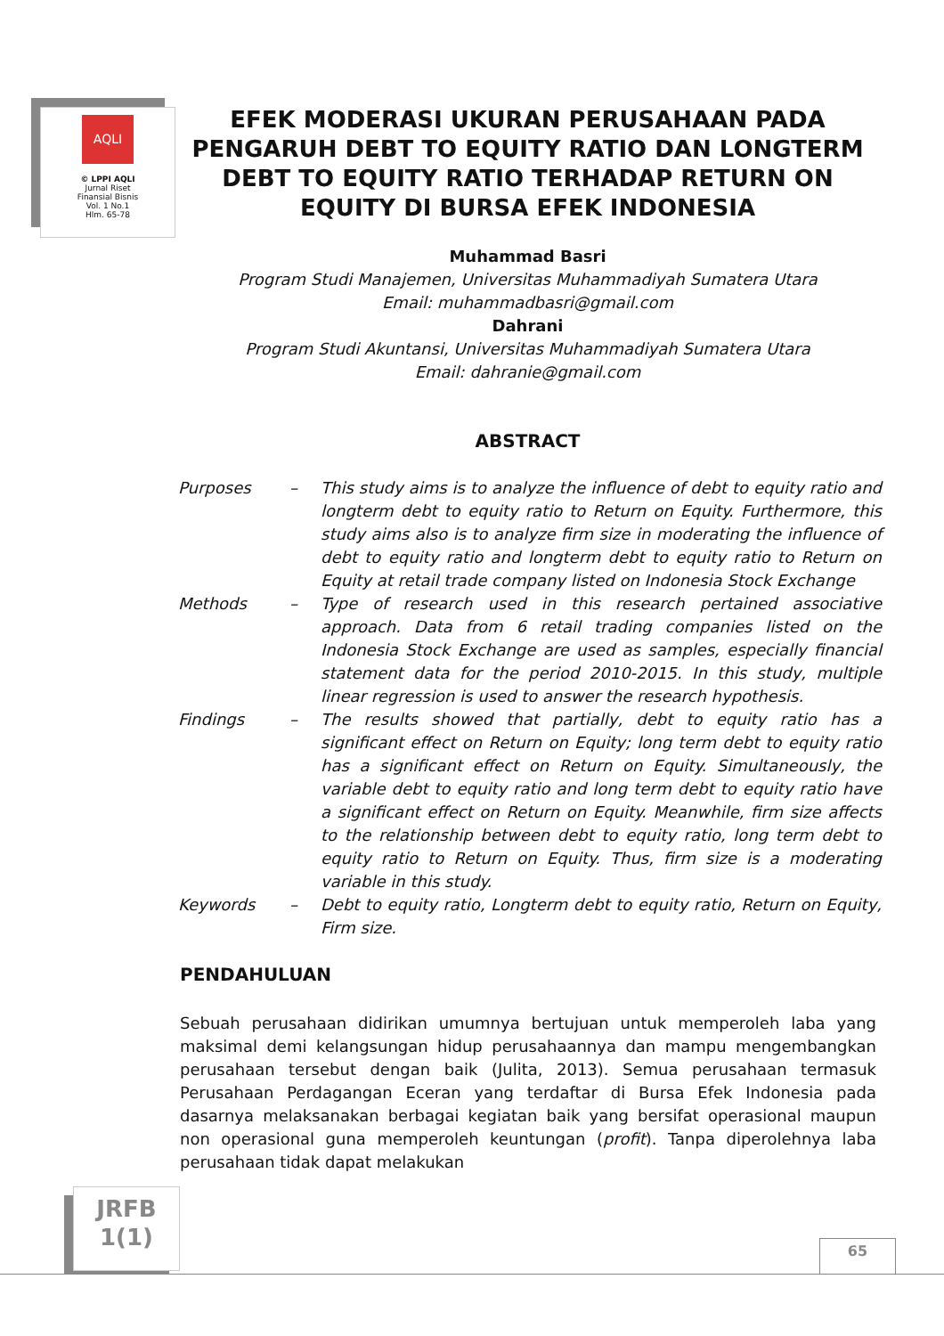AQLI
© LPPI AQLI
Jurnal Riset
Finansial Bisnis
Vol. 1 No.1
Hlm. 65-78
EFEK MODERASI UKURAN PERUSAHAAN PADA PENGARUH DEBT TO EQUITY RATIO DAN LONGTERM DEBT TO EQUITY RATIO TERHADAP RETURN ON EQUITY DI BURSA EFEK INDONESIA
Muhammad Basri
Program Studi Manajemen, Universitas Muhammadiyah Sumatera Utara
Email: muhammadbasri@gmail.com
Dahrani
Program Studi Akuntansi, Universitas Muhammadiyah Sumatera Utara
Email: dahranie@gmail.com
ABSTRACT
| Purposes | – | This study aims is to analyze the influence of debt to equity ratio and longterm debt to equity ratio to Return on Equity. Furthermore, this study aims also is to analyze firm size in moderating the influence of debt to equity ratio and longterm debt to equity ratio to Return on Equity at retail trade company listed on Indonesia Stock Exchange |
| Methods | – | Type of research used in this research pertained associative approach. Data from 6 retail trading companies listed on the Indonesia Stock Exchange are used as samples, especially financial statement data for the period 2010-2015. In this study, multiple linear regression is used to answer the research hypothesis. |
| Findings | – | The results showed that partially, debt to equity ratio has a significant effect on Return on Equity; long term debt to equity ratio has a significant effect on Return on Equity. Simultaneously, the variable debt to equity ratio and long term debt to equity ratio have a significant effect on Return on Equity. Meanwhile, firm size affects to the relationship between debt to equity ratio, long term debt to equity ratio to Return on Equity. Thus, firm size is a moderating variable in this study. |
| Keywords | – | Debt to equity ratio, Longterm debt to equity ratio, Return on Equity, Firm size. |
PENDAHULUAN
Sebuah perusahaan didirikan umumnya bertujuan untuk memperoleh laba yang maksimal demi kelangsungan hidup perusahaannya dan mampu mengembangkan perusahaan tersebut dengan baik (Julita, 2013). Semua perusahaan termasuk Perusahaan Perdagangan Eceran yang terdaftar di Bursa Efek Indonesia pada dasarnya melaksanakan berbagai kegiatan baik yang bersifat operasional maupun non operasional guna memperoleh keuntungan (profit). Tanpa diperolehnya laba perusahaan tidak dapat melakukan
JRFB
1(1)
65